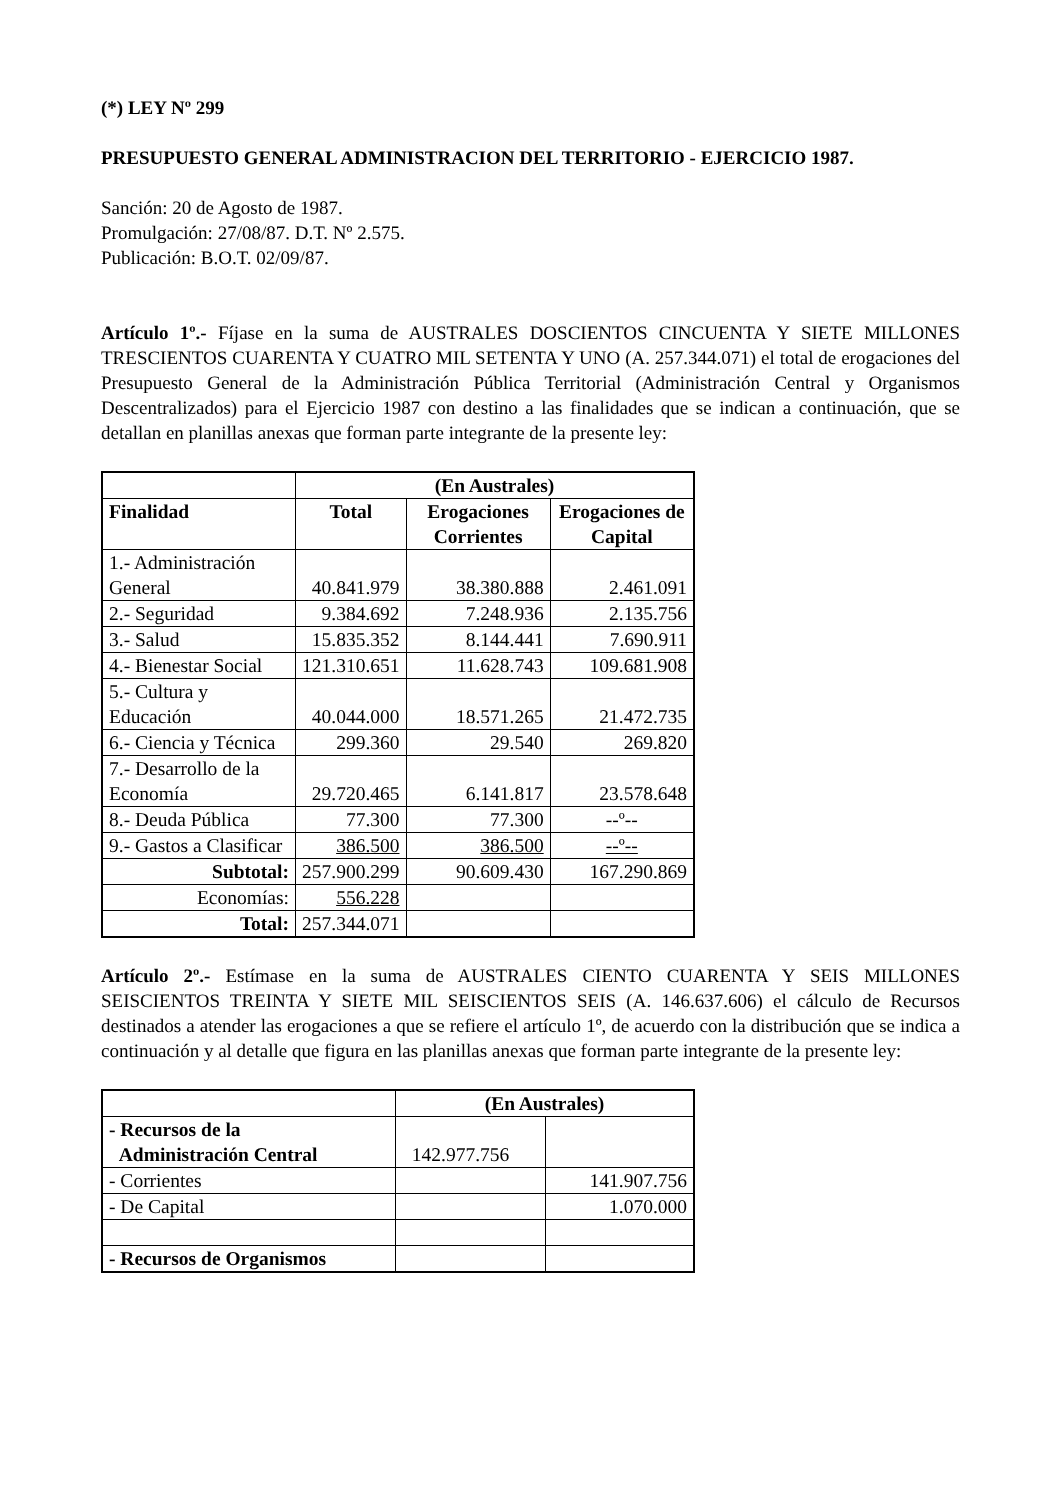(*) LEY Nº 299
PRESUPUESTO GENERAL ADMINISTRACION DEL TERRITORIO - EJERCICIO 1987.
Sanción: 20 de Agosto de 1987.
Promulgación: 27/08/87. D.T. Nº 2.575.
Publicación: B.O.T. 02/09/87.
Artículo 1º.- Fíjase en la suma de AUSTRALES DOSCIENTOS CINCUENTA Y SIETE MILLONES TRESCIENTOS CUARENTA Y CUATRO MIL SETENTA Y UNO (A. 257.344.071) el total de erogaciones del Presupuesto General de la Administración Pública Territorial (Administración Central y Organismos Descentralizados) para el Ejercicio 1987 con destino a las finalidades que se indican a continuación, que se detallan en planillas anexas que forman parte integrante de la presente ley:
| | (En Australes) | | |
| Finalidad | Total | Erogaciones Corrientes | Erogaciones de Capital |
| 1.- Administración General | 40.841.979 | 38.380.888 | 2.461.091 |
| 2.- Seguridad | 9.384.692 | 7.248.936 | 2.135.756 |
| 3.- Salud | 15.835.352 | 8.144.441 | 7.690.911 |
| 4.- Bienestar Social | 121.310.651 | 11.628.743 | 109.681.908 |
| 5.- Cultura y Educación | 40.044.000 | 18.571.265 | 21.472.735 |
| 6.- Ciencia y Técnica | 299.360 | 29.540 | 269.820 |
| 7.- Desarrollo de la Economía | 29.720.465 | 6.141.817 | 23.578.648 |
| 8.- Deuda Pública | 77.300 | 77.300 | --º-- |
| 9.- Gastos a Clasificar | 386.500 | 386.500 | --º-- |
| Subtotal: | 257.900.299 | 90.609.430 | 167.290.869 |
| Economías: | 556.228 | | |
| Total: | 257.344.071 | | |
Artículo 2º.- Estímase en la suma de AUSTRALES CIENTO CUARENTA Y SEIS MILLONES SEISCIENTOS TREINTA Y SIETE MIL SEISCIENTOS SEIS (A. 146.637.606) el cálculo de Recursos destinados a atender las erogaciones a que se refiere el artículo 1º, de acuerdo con la distribución que se indica a continuación y al detalle que figura en las planillas anexas que forman parte integrante de la presente ley:
| | (En Australes) | |
| - Recursos de la Administración Central | 142.977.756 | |
| - Corrientes | | 141.907.756 |
| - De Capital | | 1.070.000 |
| - Recursos de Organismos | | |